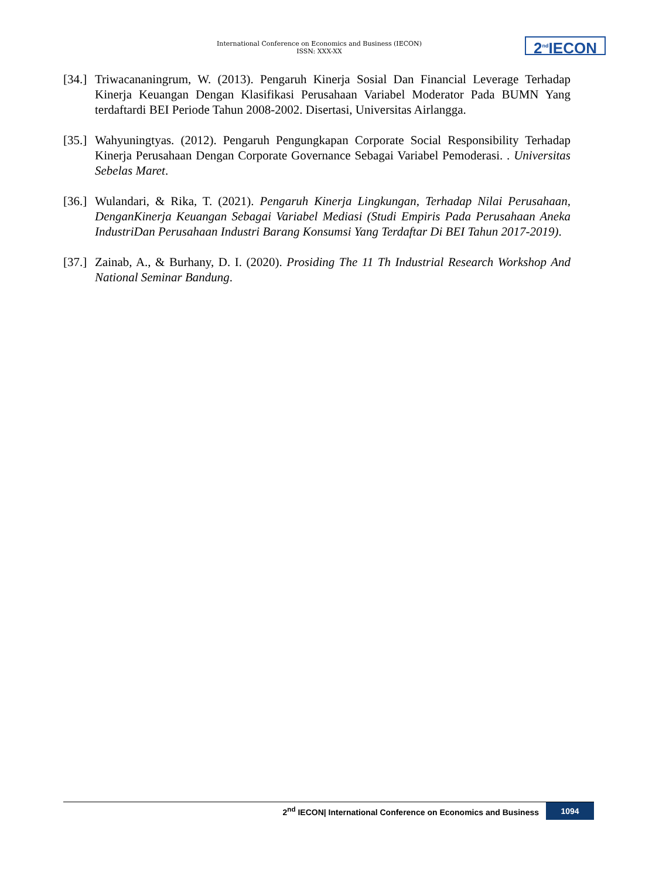International Conference on Economics and Business (IECON)
ISSN: XXX-XX
2<sup>nd</sup>IECON
[34.] Triwacananingrum, W. (2013). Pengaruh Kinerja Sosial Dan Financial Leverage Terhadap Kinerja Keuangan Dengan Klasifikasi Perusahaan Variabel Moderator Pada BUMN Yang terdaftardi BEI Periode Tahun 2008-2002. Disertasi, Universitas Airlangga.
[35.] Wahyuningtyas. (2012). Pengaruh Pengungkapan Corporate Social Responsibility Terhadap Kinerja Perusahaan Dengan Corporate Governance Sebagai Variabel Pemoderasi. . Universitas Sebelas Maret.
[36.] Wulandari, & Rika, T. (2021). Pengaruh Kinerja Lingkungan, Terhadap Nilai Perusahaan, DenganKinerja Keuangan Sebagai Variabel Mediasi (Studi Empiris Pada Perusahaan Aneka IndustriDan Perusahaan Industri Barang Konsumsi Yang Terdaftar Di BEI Tahun 2017-2019).
[37.] Zainab, A., & Burhany, D. I. (2020). Prosiding The 11 Th Industrial Research Workshop And National Seminar Bandung.
2<sup>nd</sup> IECON| International Conference on Economics and Business 1094